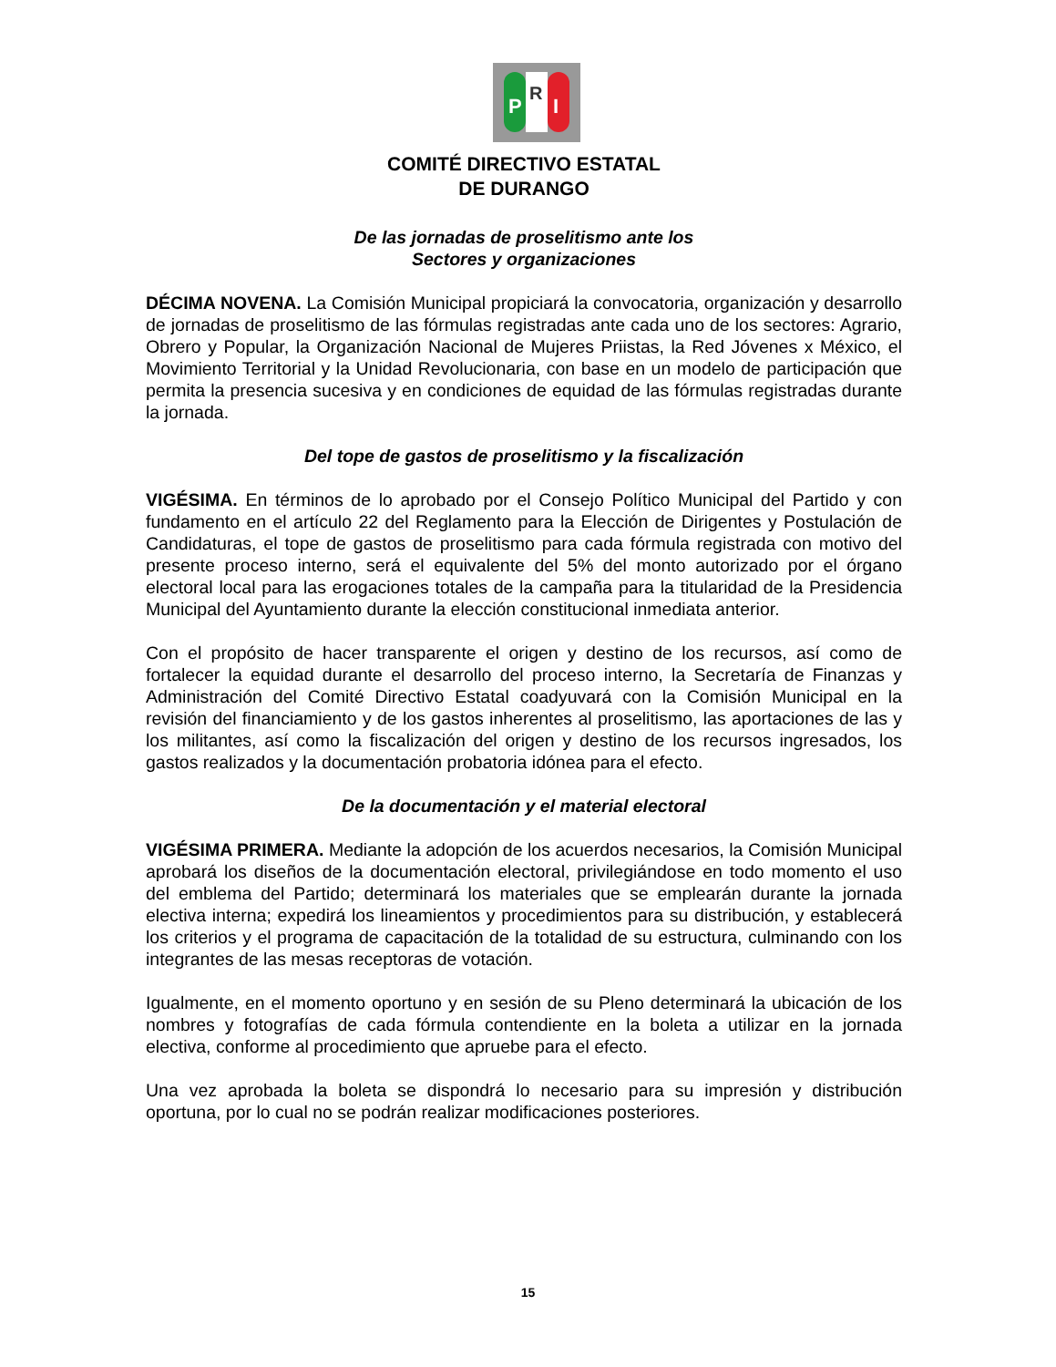P
R
I
COMITÉ DIRECTIVO ESTATAL
DE DURANGO
De las jornadas de proselitismo ante los
Sectores y organizaciones
DÉCIMA NOVENA. La Comisión Municipal propiciará la convocatoria, organización y desarrollo de jornadas de proselitismo de las fórmulas registradas ante cada uno de los sectores: Agrario, Obrero y Popular, la Organización Nacional de Mujeres Priistas, la Red Jóvenes x México, el Movimiento Territorial y la Unidad Revolucionaria, con base en un modelo de participación que permita la presencia sucesiva y en condiciones de equidad de las fórmulas registradas durante la jornada.
Del tope de gastos de proselitismo y la fiscalización
VIGÉSIMA. En términos de lo aprobado por el Consejo Político Municipal del Partido y con fundamento en el artículo 22 del Reglamento para la Elección de Dirigentes y Postulación de Candidaturas, el tope de gastos de proselitismo para cada fórmula registrada con motivo del presente proceso interno, será el equivalente del 5% del monto autorizado por el órgano electoral local para las erogaciones totales de la campaña para la titularidad de la Presidencia Municipal del Ayuntamiento durante la elección constitucional inmediata anterior.
Con el propósito de hacer transparente el origen y destino de los recursos, así como de fortalecer la equidad durante el desarrollo del proceso interno, la Secretaría de Finanzas y Administración del Comité Directivo Estatal coadyuvará con la Comisión Municipal en la revisión del financiamiento y de los gastos inherentes al proselitismo, las aportaciones de las y los militantes, así como la fiscalización del origen y destino de los recursos ingresados, los gastos realizados y la documentación probatoria idónea para el efecto.
De la documentación y el material electoral
VIGÉSIMA PRIMERA. Mediante la adopción de los acuerdos necesarios, la Comisión Municipal aprobará los diseños de la documentación electoral, privilegiándose en todo momento el uso del emblema del Partido; determinará los materiales que se emplearán durante la jornada electiva interna; expedirá los lineamientos y procedimientos para su distribución, y establecerá los criterios y el programa de capacitación de la totalidad de su estructura, culminando con los integrantes de las mesas receptoras de votación.
Igualmente, en el momento oportuno y en sesión de su Pleno determinará la ubicación de los nombres y fotografías de cada fórmula contendiente en la boleta a utilizar en la jornada electiva, conforme al procedimiento que apruebe para el efecto.
Una vez aprobada la boleta se dispondrá lo necesario para su impresión y distribución oportuna, por lo cual no se podrán realizar modificaciones posteriores.
15